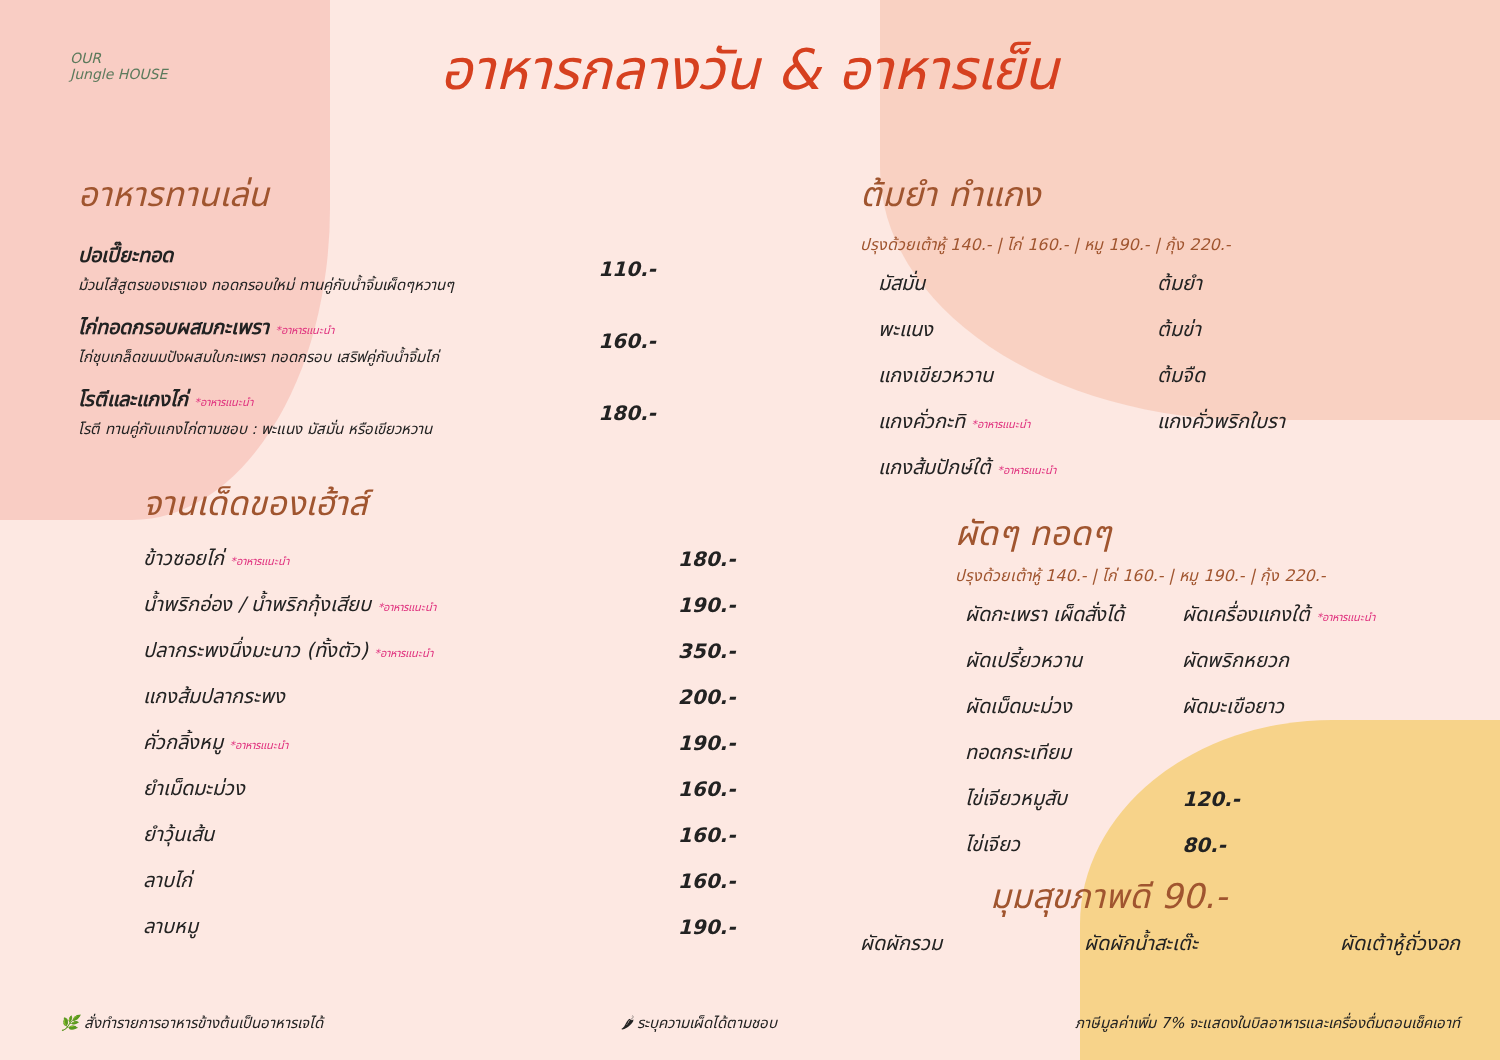OUR
Jungle HOUSE
อาหารกลางวัน & อาหารเย็น
อาหารทานเล่น
| ปอเปี๊ยะทอด ม้วนไส้สูตรของเราเอง ทอดกรอบใหม่ ทานคู่กับน้ำจิ้มเผ็ดๆหวานๆ | 110.- |
| ไก่ทอดกรอบผสมกะเพรา *อาหารแนะนำ ไก่ชุบเกล็ดขนมปังผสมใบกะเพรา ทอดกรอบ เสริฟคู่กับน้ำจิ้มไก่ | 160.- |
| โรตีและแกงไก่ *อาหารแนะนำ โรตี ทานคู่กับแกงไก่ตามชอบ : พะแนง มัสมั่น หรือเขียวหวาน | 180.- |
จานเด็ดของเฮ้าส์
| ข้าวซอยไก่ *อาหารแนะนำ | 180.- |
| น้ำพริกอ่อง / น้ำพริกกุ้งเสียบ *อาหารแนะนำ | 190.- |
| ปลากระพงนึ่งมะนาว (ทั้งตัว) *อาหารแนะนำ | 350.- |
| แกงส้มปลากระพง | 200.- |
| คั่วกลิ้งหมู *อาหารแนะนำ | 190.- |
| ยำเม็ดมะม่วง | 160.- |
| ยำวุ้นเส้น | 160.- |
| ลาบไก่ | 160.- |
| ลาบหมู | 190.- |
ต้มยำ ทำแกง
ปรุงด้วยเต้าหู้ 140.- | ไก่ 160.- | หมู 190.- | กุ้ง 220.-
| มัสมั่น | ต้มยำ |
| พะแนง | ต้มข่า |
| แกงเขียวหวาน | ต้มจืด |
| แกงคั่วกะทิ *อาหารแนะนำ | แกงคั่วพริกใบรา |
| แกงส้มปักษ์ใต้ *อาหารแนะนำ | |
ผัดๆ ทอดๆ
ปรุงด้วยเต้าหู้ 140.- | ไก่ 160.- | หมู 190.- | กุ้ง 220.-
| ผัดกะเพรา เผ็ดสั่งได้ | ผัดเครื่องแกงใต้ *อาหารแนะนำ |
| ผัดเปรี้ยวหวาน | ผัดพริกหยวก |
| ผัดเม็ดมะม่วง | ผัดมะเขือยาว |
| ทอดกระเทียม | |
| ไข่เจียวหมูสับ | 120.- |
| ไข่เจียว | 80.- |
มุมสุขภาพดี 90.-
ผัดผักรวม ผัดผักน้ำสะเต๊ะ ผัดเต้าหู้ถั่วงอก
🌿 สั่งทำรายการอาหารข้างต้นเป็นอาหารเจได้ 🌶 ระบุความเผ็ดได้ตามชอบ ภาษีมูลค่าเพิ่ม 7% จะแสดงในบิลอาหารและเครื่องดื่มตอนเช็คเอาท์